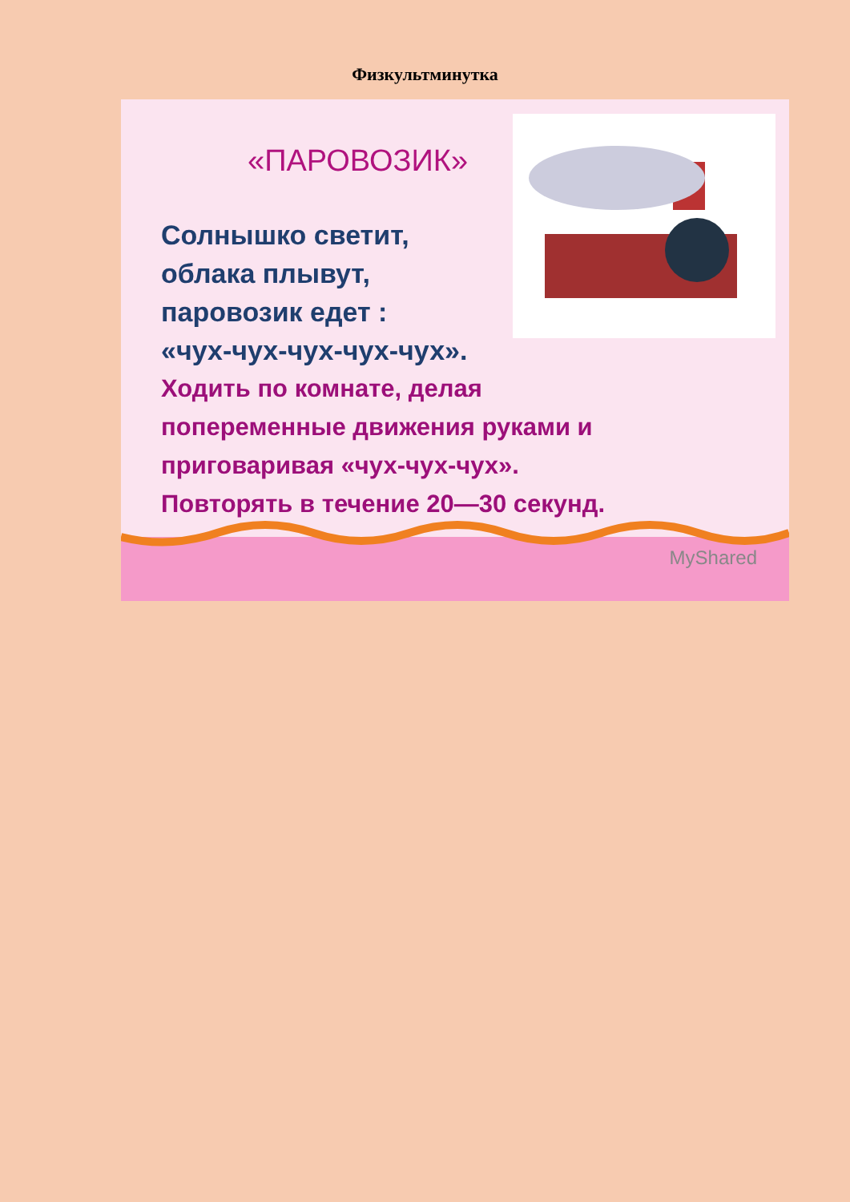Физкультминутка
«ПАРОВОЗИК»
Солнышко светит,
облака плывут,
паровозик едет :
«чух-чух-чух-чух-чух».
Ходить по комнате, делая
попеременные движения руками и
приговаривая «чух-чух-чух».
Повторять в течение 20—30 секунд.
MyShared